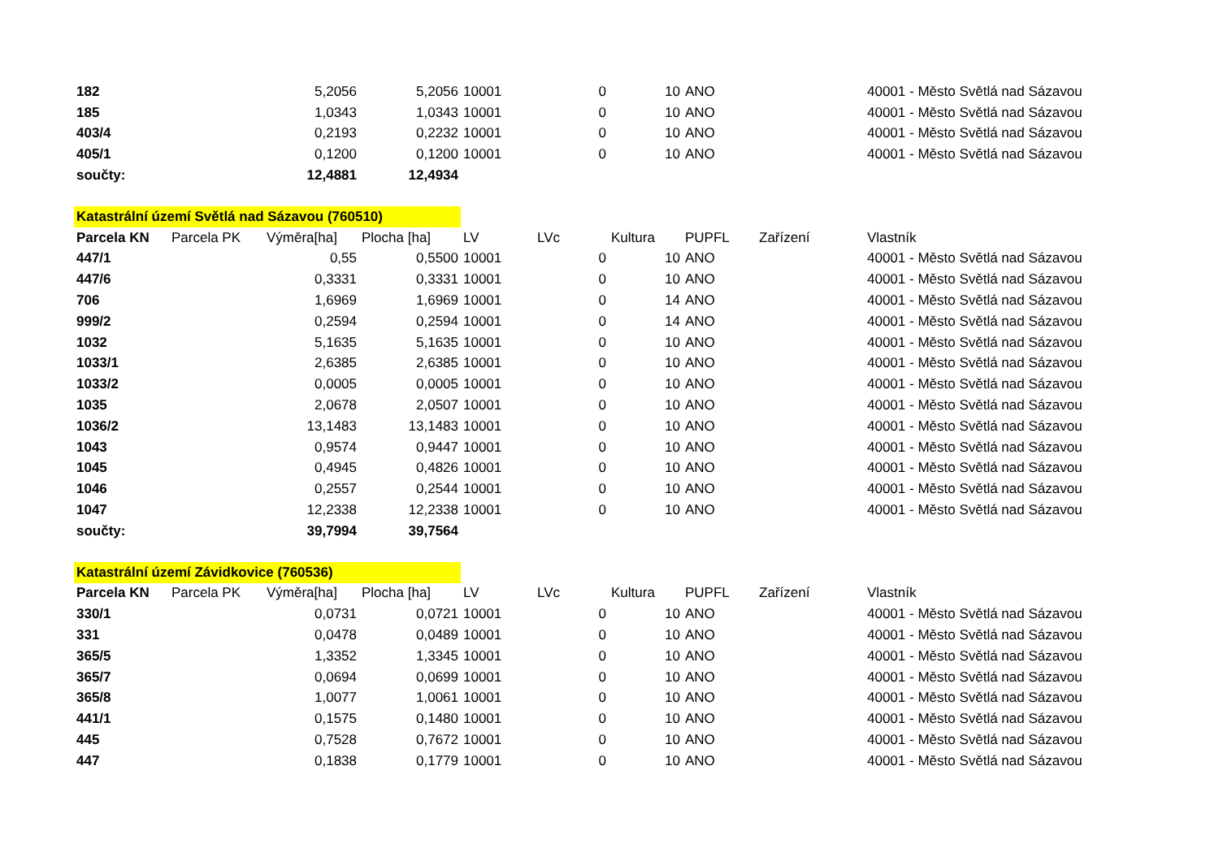| 182 | | 5,2056 | 5,2056 | 10001 | 0 | 10 | ANO | | 40001 - Město Světlá nad Sázavou |
| 185 | | 1,0343 | 1,0343 | 10001 | 0 | 10 | ANO | | 40001 - Město Světlá nad Sázavou |
| 403/4 | | 0,2193 | 0,2232 | 10001 | 0 | 10 | ANO | | 40001 - Město Světlá nad Sázavou |
| 405/1 | | 0,1200 | 0,1200 | 10001 | 0 | 10 | ANO | | 40001 - Město Světlá nad Sázavou |
| součty: | | 12,4881 | 12,4934 | | | | | | |
| Katastrální území Světlá nad Sázavou (760510) | | | | | | | | | |
| Parcela KN | Parcela PK | Výměra[ha] | Plocha [ha] | LV | LVc | Kultura | PUPFL | Zařízení | Vlastník |
| 447/1 | | 0,55 | 0,5500 | 10001 | 0 | 10 | ANO | | 40001 - Město Světlá nad Sázavou |
| 447/6 | | 0,3331 | 0,3331 | 10001 | 0 | 10 | ANO | | 40001 - Město Světlá nad Sázavou |
| 706 | | 1,6969 | 1,6969 | 10001 | 0 | 14 | ANO | | 40001 - Město Světlá nad Sázavou |
| 999/2 | | 0,2594 | 0,2594 | 10001 | 0 | 14 | ANO | | 40001 - Město Světlá nad Sázavou |
| 1032 | | 5,1635 | 5,1635 | 10001 | 0 | 10 | ANO | | 40001 - Město Světlá nad Sázavou |
| 1033/1 | | 2,6385 | 2,6385 | 10001 | 0 | 10 | ANO | | 40001 - Město Světlá nad Sázavou |
| 1033/2 | | 0,0005 | 0,0005 | 10001 | 0 | 10 | ANO | | 40001 - Město Světlá nad Sázavou |
| 1035 | | 2,0678 | 2,0507 | 10001 | 0 | 10 | ANO | | 40001 - Město Světlá nad Sázavou |
| 1036/2 | | 13,1483 | 13,1483 | 10001 | 0 | 10 | ANO | | 40001 - Město Světlá nad Sázavou |
| 1043 | | 0,9574 | 0,9447 | 10001 | 0 | 10 | ANO | | 40001 - Město Světlá nad Sázavou |
| 1045 | | 0,4945 | 0,4826 | 10001 | 0 | 10 | ANO | | 40001 - Město Světlá nad Sázavou |
| 1046 | | 0,2557 | 0,2544 | 10001 | 0 | 10 | ANO | | 40001 - Město Světlá nad Sázavou |
| 1047 | | 12,2338 | 12,2338 | 10001 | 0 | 10 | ANO | | 40001 - Město Světlá nad Sázavou |
| součty: | | 39,7994 | 39,7564 | | | | | | |
| Katastrální území Závidkovice (760536) | | | | | | | | | |
| Parcela KN | Parcela PK | Výměra[ha] | Plocha [ha] | LV | LVc | Kultura | PUPFL | Zařízení | Vlastník |
| 330/1 | | 0,0731 | 0,0721 | 10001 | 0 | 10 | ANO | | 40001 - Město Světlá nad Sázavou |
| 331 | | 0,0478 | 0,0489 | 10001 | 0 | 10 | ANO | | 40001 - Město Světlá nad Sázavou |
| 365/5 | | 1,3352 | 1,3345 | 10001 | 0 | 10 | ANO | | 40001 - Město Světlá nad Sázavou |
| 365/7 | | 0,0694 | 0,0699 | 10001 | 0 | 10 | ANO | | 40001 - Město Světlá nad Sázavou |
| 365/8 | | 1,0077 | 1,0061 | 10001 | 0 | 10 | ANO | | 40001 - Město Světlá nad Sázavou |
| 441/1 | | 0,1575 | 0,1480 | 10001 | 0 | 10 | ANO | | 40001 - Město Světlá nad Sázavou |
| 445 | | 0,7528 | 0,7672 | 10001 | 0 | 10 | ANO | | 40001 - Město Světlá nad Sázavou |
| 447 | | 0,1838 | 0,1779 | 10001 | 0 | 10 | ANO | | 40001 - Město Světlá nad Sázavou |